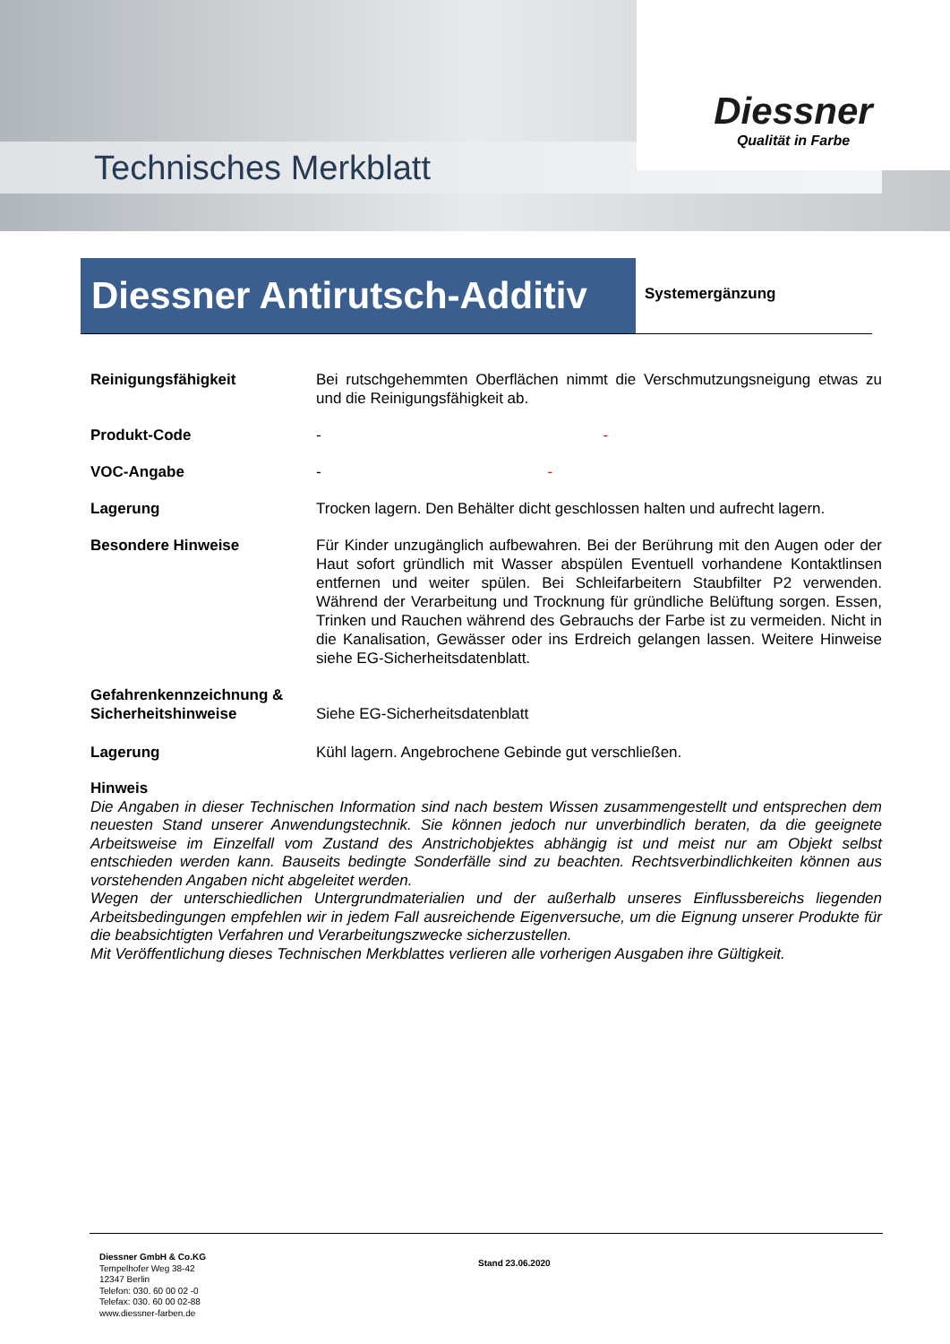Technisches Merkblatt
Diessner
Qualität in Farbe
Diessner Antirutsch-Additiv
Systemergänzung
Reinigungsfähigkeit Bei rutschgehemmten Oberflächen nimmt die Verschmutzungsneigung etwas zu und die Reinigungsfähigkeit ab.
Produkt-Code - -
VOC-Angabe - -
Lagerung Trocken lagern. Den Behälter dicht geschlossen halten und aufrecht lagern.
Besondere Hinweise Für Kinder unzugänglich aufbewahren. Bei der Berührung mit den Augen oder der Haut sofort gründlich mit Wasser abspülen Eventuell vorhandene Kontaktlinsen entfernen und weiter spülen. Bei Schleifarbeitern Staubfilter P2 verwenden. Während der Verarbeitung und Trocknung für gründliche Belüftung sorgen. Essen, Trinken und Rauchen während des Gebrauchs der Farbe ist zu vermeiden. Nicht in die Kanalisation, Gewässer oder ins Erdreich gelangen lassen. Weitere Hinweise siehe EG-Sicherheitsdatenblatt.
Gefahrenkennzeichnung & Sicherheitshinweise
Siehe EG-Sicherheitsdatenblatt
Lagerung Kühl lagern. Angebrochene Gebinde gut verschließen.
Hinweis
Die Angaben in dieser Technischen Information sind nach bestem Wissen zusammengestellt und entsprechen dem neuesten Stand unserer Anwendungstechnik. Sie können jedoch nur unverbindlich beraten, da die geeignete Arbeitsweise im Einzelfall vom Zustand des Anstrichobjektes abhängig ist und meist nur am Objekt selbst entschieden werden kann. Bauseits bedingte Sonderfälle sind zu beachten. Rechtsverbindlichkeiten können aus vorstehenden Angaben nicht abgeleitet werden.
Wegen der unterschiedlichen Untergrundmaterialien und der außerhalb unseres Einflussbereichs liegenden Arbeitsbedingungen empfehlen wir in jedem Fall ausreichende Eigenversuche, um die Eignung unserer Produkte für die beabsichtigten Verfahren und Verarbeitungszwecke sicherzustellen.
Mit Veröffentlichung dieses Technischen Merkblattes verlieren alle vorherigen Ausgaben ihre Gültigkeit.
Diessner GmbH & Co.KG
Tempelhofer Weg 38-42
12347 Berlin
Telefon: 030. 60 00 02 -0
Telefax: 030. 60 00 02-88
www.diessner-farben.de
Stand 23.06.2020